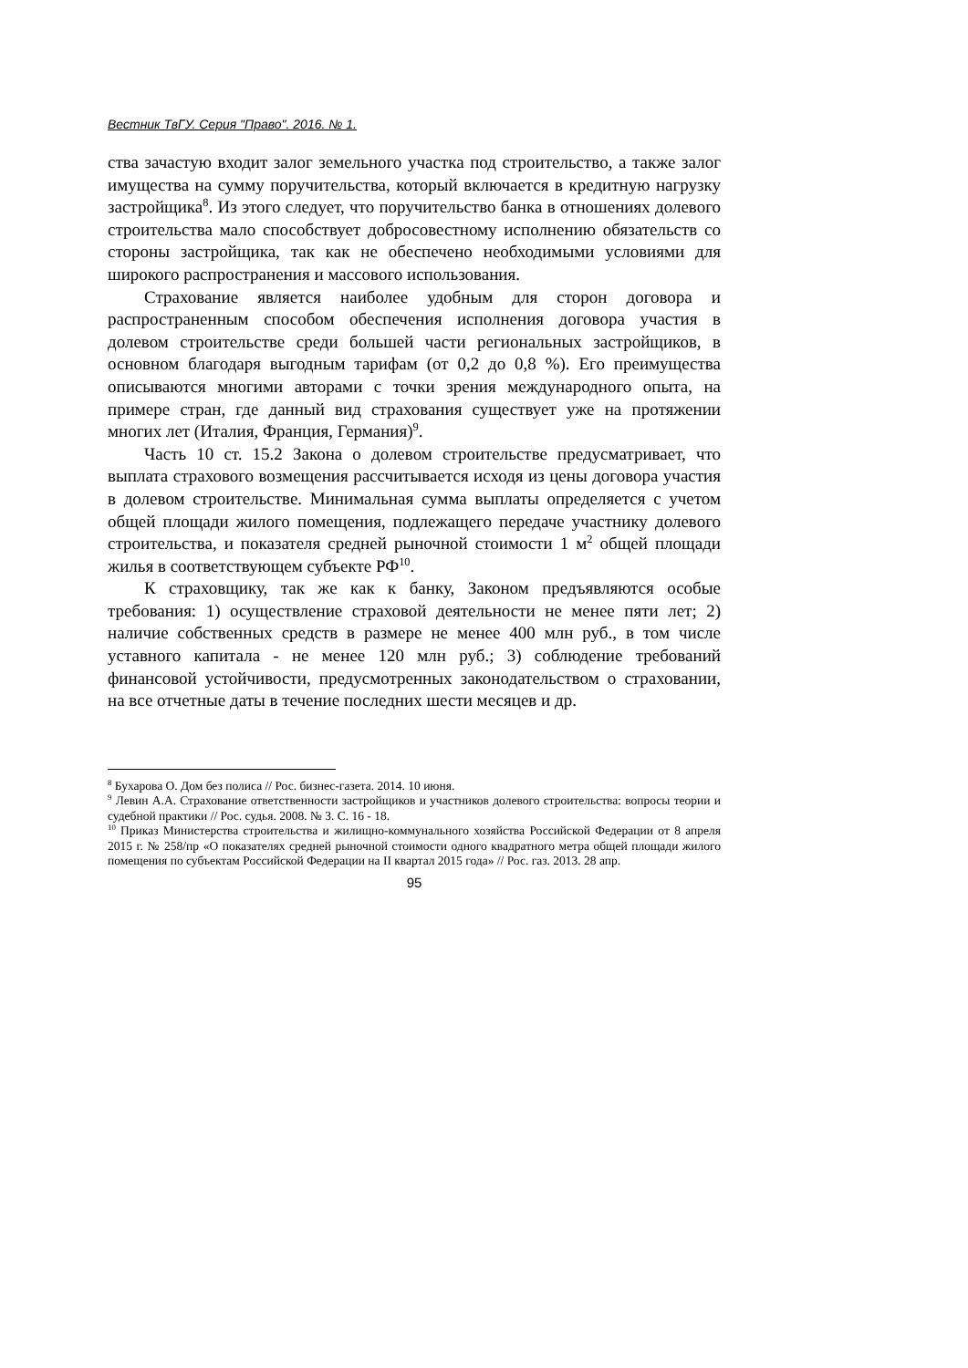Вестник ТвГУ. Серия "Право". 2016. № 1.
ства зачастую входит залог земельного участка под строительство, а также залог имущества на сумму поручительства, который включается в кредитную нагрузку застройщика<sup>8</sup>. Из этого следует, что поручительство банка в отношениях долевого строительства мало способствует добросовестному исполнению обязательств со стороны застройщика, так как не обеспечено необходимыми условиями для широкого распространения и массового использования.
Страхование является наиболее удобным для сторон договора и распространенным способом обеспечения исполнения договора участия в долевом строительстве среди большей части региональных застройщиков, в основном благодаря выгодным тарифам (от 0,2 до 0,8 %). Его преимущества описываются многими авторами с точки зрения международного опыта, на примере стран, где данный вид страхования существует уже на протяжении многих лет (Италия, Франция, Германия)<sup>9</sup>.
Часть 10 ст. 15.2 Закона о долевом строительстве предусматривает, что выплата страхового возмещения рассчитывается исходя из цены договора участия в долевом строительстве. Минимальная сумма выплаты определяется с учетом общей площади жилого помещения, подлежащего передаче участнику долевого строительства, и показателя средней рыночной стоимости 1 м<sup>2</sup> общей площади жилья в соответствующем субъекте РФ<sup>10</sup>.
К страховщику, так же как к банку, Законом предъявляются особые требования: 1) осуществление страховой деятельности не менее пяти лет; 2) наличие собственных средств в размере не менее 400 млн руб., в том числе уставного капитала - не менее 120 млн руб.; 3) соблюдение требований финансовой устойчивости, предусмотренных законодательством о страховании, на все отчетные даты в течение последних шести месяцев и др.
<sup>8</sup> Бухарова О. Дом без полиса // Рос. бизнес-газета. 2014. 10 июня.
<sup>9</sup> Левин А.А. Страхование ответственности застройщиков и участников долевого строительства: вопросы теории и судебной практики // Рос. судья. 2008. № 3. С. 16 - 18.
<sup>10</sup> Приказ Министерства строительства и жилищно-коммунального хозяйства Российской Федерации от 8 апреля 2015 г. № 258/пр «О показателях средней рыночной стоимости одного квадратного метра общей площади жилого помещения по субъектам Российской Федерации на II квартал 2015 года» // Рос. газ. 2013. 28 апр.
95